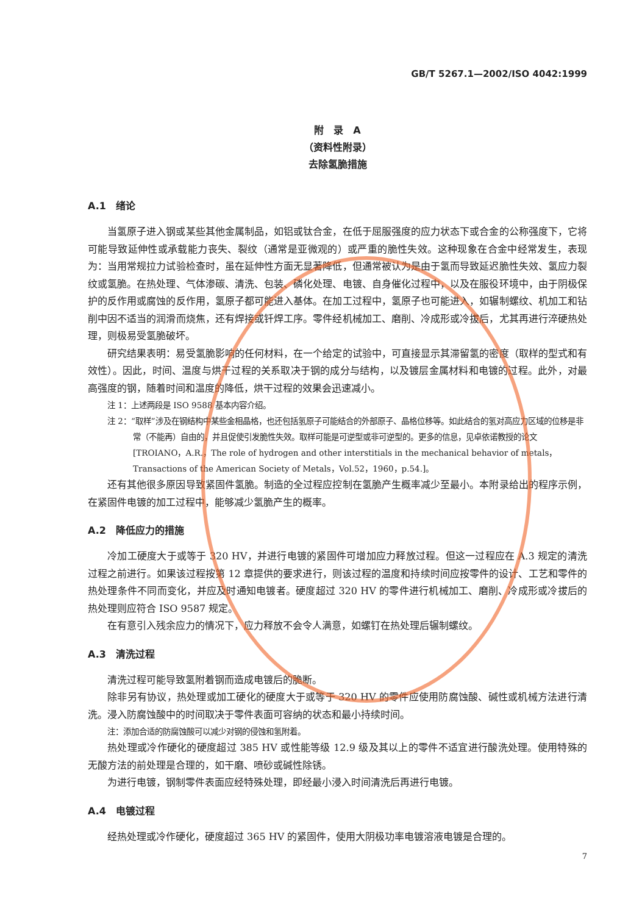GB/T 5267.1—2002/ISO 4042:1999
附　录　A
（资料性附录）
去除氢脆措施
A.1　绪论
当氢原子进入钢或某些其他金属制品，如铝或钛合金，在低于屈服强度的应力状态下或合金的公称强度下，它将可能导致延伸性或承载能力丧失、裂纹（通常是亚微观的）或严重的脆性失效。这种现象在合金中经常发生，表现为：当用常规拉力试验检查时，虽在延伸性方面无显著降低，但通常被认为是由于氢而导致延迟脆性失效、氢应力裂纹或氢脆。在热处理、气体渗碳、清洗、包装、磷化处理、电镀、自身催化过程中，以及在服役环境中，由于阴极保护的反作用或腐蚀的反作用，氢原子都可能进入基体。在加工过程中，氢原子也可能进入，如辗制螺纹、机加工和钻削中因不适当的润滑而烧焦，还有焊接或钎焊工序。零件经机械加工、磨削、冷成形或冷拔后，尤其再进行淬硬热处理，则极易受氢脆破坏。
研究结果表明：易受氢脆影响的任何材料，在一个给定的试验中，可直接显示其滞留氢的密度（取样的型式和有效性）。因此，时间、温度与烘干过程的关系取决于钢的成分与结构，以及镀层金属材料和电镀的过程。此外，对最高强度的钢，随着时间和温度的降低，烘干过程的效果会迅速减小。
注 1：上述两段是 ISO 9588 基本内容介绍。
注 2：“取样”涉及在钢结构中某些金相晶格，也还包括氢原子可能结合的外部原子、晶格位移等。如此结合的氢对高应力区域的位移是非常（不能再）自由的，并且促使引发脆性失效。取样可能是可逆型或非可逆型的。更多的信息，见卓依诺教授的论文[TROIANO，A.R.，The role of hydrogen and other interstitials in the mechanical behavior of metals，Transactions of the American Society of Metals，Vol.52，1960，p.54.]。
还有其他很多原因导致紧固件氢脆。制造的全过程应控制在氢脆产生概率减少至最小。本附录给出的程序示例，在紧固件电镀的加工过程中，能够减少氢脆产生的概率。
A.2　降低应力的措施
冷加工硬度大于或等于 320 HV，并进行电镀的紧固件可增加应力释放过程。但这一过程应在 A.3 规定的清洗过程之前进行。如果该过程按第 12 章提供的要求进行，则该过程的温度和持续时间应按零件的设计、工艺和零件的热处理条件不同而变化，并应及时通知电镀者。硬度超过 320 HV 的零件进行机械加工、磨削、冷成形或冷拔后的热处理则应符合 ISO 9587 规定。
在有意引入残余应力的情况下，应力释放不会令人满意，如螺钉在热处理后辗制螺纹。
A.3　清洗过程
清洗过程可能导致氢附着钢而造成电镀后的脆断。
除非另有协议，热处理或加工硬化的硬度大于或等于 320 HV 的零件应使用防腐蚀酸、碱性或机械方法进行清洗。浸入防腐蚀酸中的时间取决于零件表面可容纳的状态和最小持续时间。
注：添加合适的防腐蚀酸可以减少对钢的侵蚀和氢附着。
热处理或冷作硬化的硬度超过 385 HV 或性能等级 12.9 级及其以上的零件不适宜进行酸洗处理。使用特殊的无酸方法的前处理是合理的，如干磨、喷砂或碱性除锈。
为进行电镀，钢制零件表面应经特殊处理，即经最小浸入时间清洗后再进行电镀。
A.4　电镀过程
经热处理或冷作硬化，硬度超过 365 HV 的紧固件，使用大阴极功率电镀溶液电镀是合理的。
7